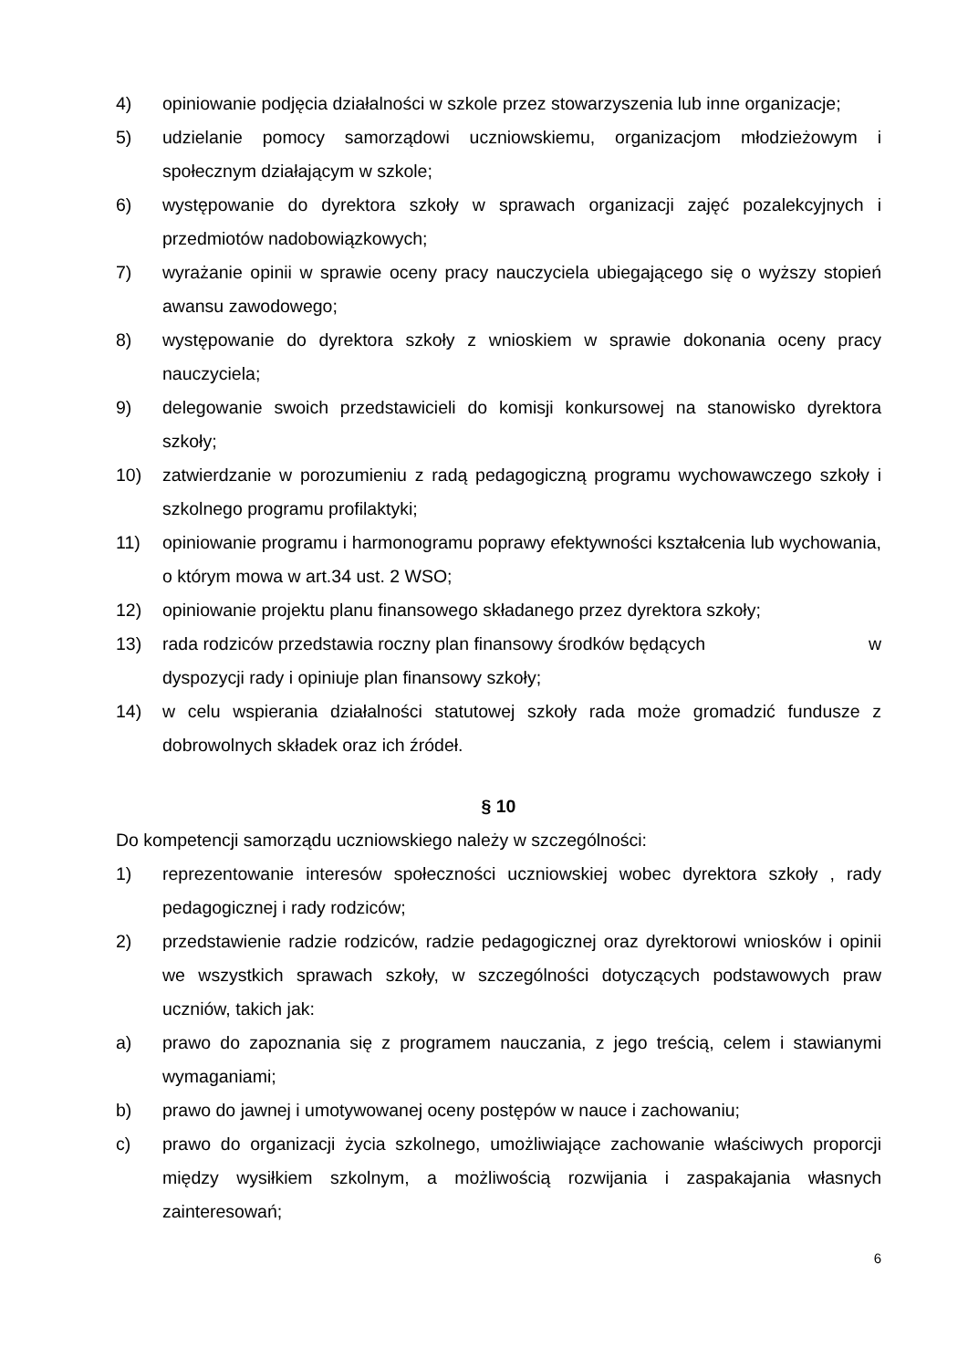4) opiniowanie podjęcia działalności w szkole przez stowarzyszenia lub inne organizacje;
5) udzielanie pomocy samorządowi uczniowskiemu, organizacjom młodzieżowym i społecznym działającym w szkole;
6) występowanie do dyrektora szkoły w sprawach organizacji zajęć pozalekcyjnych i przedmiotów nadobowiązkowych;
7) wyrażanie opinii w sprawie oceny pracy nauczyciela ubiegającego się o wyższy stopień awansu zawodowego;
8) występowanie do dyrektora szkoły z wnioskiem w sprawie dokonania oceny pracy nauczyciela;
9) delegowanie swoich przedstawicieli do komisji konkursowej na stanowisko dyrektora szkoły;
10) zatwierdzanie w porozumieniu z radą pedagogiczną programu wychowawczego szkoły i szkolnego programu profilaktyki;
11) opiniowanie programu i harmonogramu poprawy efektywności kształcenia lub wychowania, o którym mowa w art.34 ust. 2 WSO;
12) opiniowanie projektu planu finansowego składanego przez dyrektora szkoły;
13) rada rodziców przedstawia roczny plan finansowy środków będących w
dyspozycji rady i opiniuje plan finansowy szkoły;
14) w celu wspierania działalności statutowej szkoły rada może gromadzić fundusze z dobrowolnych składek oraz ich źródeł.
§ 10
Do kompetencji samorządu uczniowskiego należy w szczególności:
1) reprezentowanie interesów społeczności uczniowskiej wobec dyrektora szkoły , rady pedagogicznej i rady rodziców;
2) przedstawienie radzie rodziców, radzie pedagogicznej oraz dyrektorowi wniosków i opinii we wszystkich sprawach szkoły, w szczególności dotyczących podstawowych praw uczniów, takich jak:
a) prawo do zapoznania się z programem nauczania, z jego treścią, celem i stawianymi wymaganiami;
b) prawo do jawnej i umotywowanej oceny postępów w nauce i zachowaniu;
c) prawo do organizacji życia szkolnego, umożliwiające zachowanie właściwych proporcji między wysiłkiem szkolnym, a możliwością rozwijania i zaspakajania własnych zainteresowań;
6